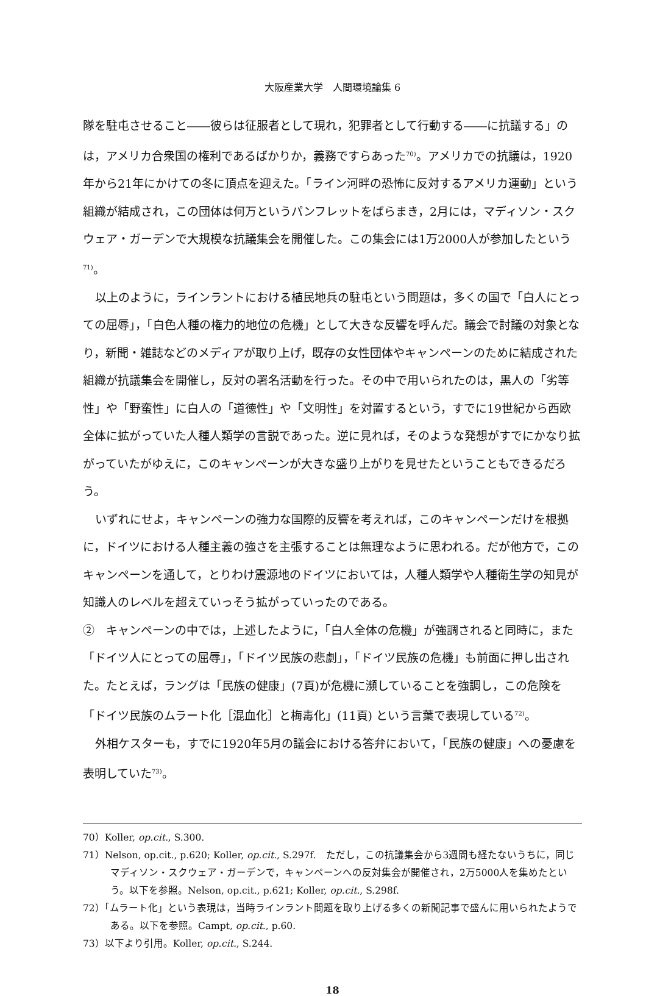大阪産業大学　人間環境論集 6
隊を駐屯させること――彼らは征服者として現れ，犯罪者として行動する――に抗議する」のは，アメリカ合衆国の権利であるばかりか，義務ですらあった<sup>70)</sup>。アメリカでの抗議は，1920年から21年にかけての冬に頂点を迎えた。「ライン河畔の恐怖に反対するアメリカ運動」という組織が結成され，この団体は何万というパンフレットをばらまき，2月には，マディソン・スクウェア・ガーデンで大規模な抗議集会を開催した。この集会には1万2000人が参加したという<sup>71)</sup>。
以上のように，ラインラントにおける植民地兵の駐屯という問題は，多くの国で「白人にとっての屈辱」，「白色人種の権力的地位の危機」として大きな反響を呼んだ。議会で討議の対象となり，新聞・雑誌などのメディアが取り上げ，既存の女性団体やキャンペーンのために結成された組織が抗議集会を開催し，反対の署名活動を行った。その中で用いられたのは，黒人の「劣等性」や「野蛮性」に白人の「道徳性」や「文明性」を対置するという，すでに19世紀から西欧全体に拡がっていた人種人類学の言説であった。逆に見れば，そのような発想がすでにかなり拡がっていたがゆえに，このキャンペーンが大きな盛り上がりを見せたということもできるだろう。
いずれにせよ，キャンペーンの強力な国際的反響を考えれば，このキャンペーンだけを根拠に，ドイツにおける人種主義の強さを主張することは無理なように思われる。だが他方で，このキャンペーンを通して，とりわけ震源地のドイツにおいては，人種人類学や人種衛生学の知見が知識人のレベルを超えていっそう拡がっていったのである。
②　キャンペーンの中では，上述したように，「白人全体の危機」が強調されると同時に，また「ドイツ人にとっての屈辱」，「ドイツ民族の悲劇」，「ドイツ民族の危機」も前面に押し出された。たとえば，ラングは「民族の健康」(7頁)が危機に瀕していることを強調し，この危険を「ドイツ民族のムラート化［混血化］と梅毒化」(11頁) という言葉で表現している<sup>72)</sup>。
外相ケスターも，すでに1920年5月の議会における答弁において，「民族の健康」への憂慮を表明していた<sup>73)</sup>。
70）Koller, op.cit., S.300.
71）Nelson, op.cit., p.620; Koller, op.cit., S.297f.　ただし，この抗議集会から3週間も経たないうちに，同じマディソン・スクウェア・ガーデンで，キャンペーンへの反対集会が開催され，2万5000人を集めたという。以下を参照。Nelson, op.cit., p.621; Koller, op.cit., S.298f.
72）「ムラート化」という表現は，当時ラインラント問題を取り上げる多くの新聞記事で盛んに用いられたようである。以下を参照。Campt, op.cit., p.60.
73）以下より引用。Koller, op.cit., S.244.
18